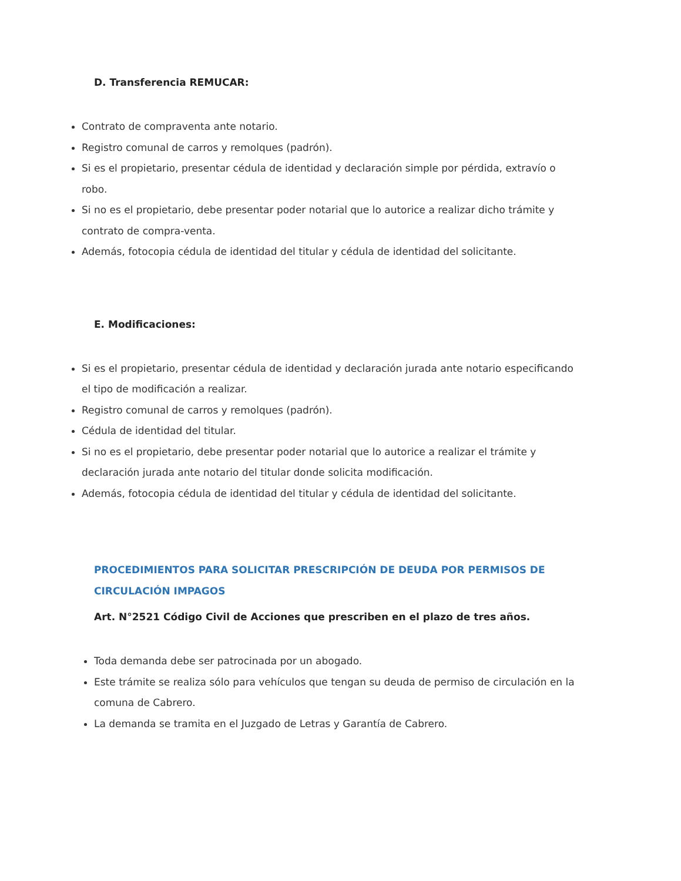D. Transferencia REMUCAR:
Contrato de compraventa ante notario.
Registro comunal de carros y remolques (padrón).
Si es el propietario, presentar cédula de identidad y declaración simple por pérdida, extravío o robo.
Si no es el propietario, debe presentar poder notarial que lo autorice a realizar dicho trámite y contrato de compra-venta.
Además, fotocopia cédula de identidad del titular y cédula de identidad del solicitante.
E. Modificaciones:
Si es el propietario, presentar cédula de identidad y declaración jurada ante notario especificando el tipo de modificación a realizar.
Registro comunal de carros y remolques (padrón).
Cédula de identidad del titular.
Si no es el propietario, debe presentar poder notarial que lo autorice a realizar el trámite y declaración jurada ante notario del titular donde solicita modificación.
Además, fotocopia cédula de identidad del titular y cédula de identidad del solicitante.
PROCEDIMIENTOS PARA SOLICITAR PRESCRIPCIÓN DE DEUDA POR PERMISOS DE CIRCULACIÓN IMPAGOS
Art. N°2521 Código Civil de Acciones que prescriben en el plazo de tres años.
Toda demanda debe ser patrocinada por un abogado.
Este trámite se realiza sólo para vehículos que tengan su deuda de permiso de circulación en la comuna de Cabrero.
La demanda se tramita en el Juzgado de Letras y Garantía de Cabrero.